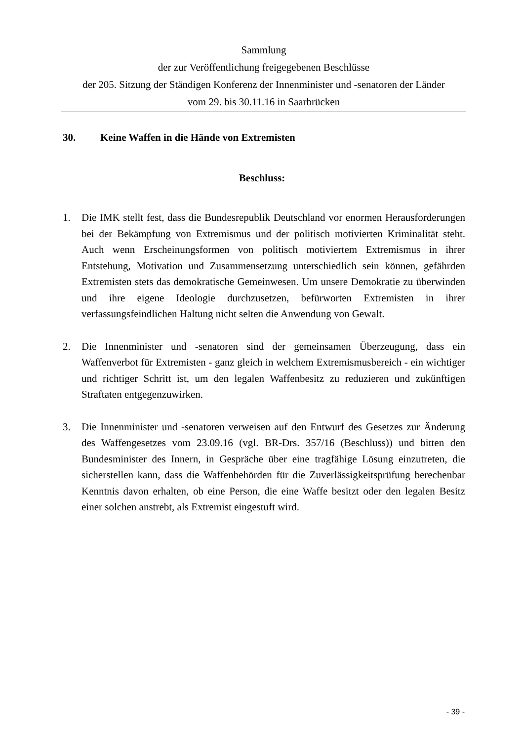Sammlung
der zur Veröffentlichung freigegebenen Beschlüsse
der 205. Sitzung der Ständigen Konferenz der Innenminister und -senatoren der Länder
vom 29. bis 30.11.16 in Saarbrücken
30. Keine Waffen in die Hände von Extremisten
Beschluss:
1. Die IMK stellt fest, dass die Bundesrepublik Deutschland vor enormen Herausforderungen bei der Bekämpfung von Extremismus und der politisch motivierten Kriminalität steht. Auch wenn Erscheinungsformen von politisch motiviertem Extremismus in ihrer Entstehung, Motivation und Zusammensetzung unterschiedlich sein können, gefährden Extremisten stets das demokratische Gemeinwesen. Um unsere Demokratie zu überwinden und ihre eigene Ideologie durchzusetzen, befürworten Extremisten in ihrer verfassungsfeindlichen Haltung nicht selten die Anwendung von Gewalt.
2. Die Innenminister und -senatoren sind der gemeinsamen Überzeugung, dass ein Waffenverbot für Extremisten - ganz gleich in welchem Extremismusbereich - ein wichtiger und richtiger Schritt ist, um den legalen Waffenbesitz zu reduzieren und zukünftigen Straftaten entgegenzuwirken.
3. Die Innenminister und -senatoren verweisen auf den Entwurf des Gesetzes zur Änderung des Waffengesetzes vom 23.09.16 (vgl. BR-Drs. 357/16 (Beschluss)) und bitten den Bundesminister des Innern, in Gespräche über eine tragfähige Lösung einzutreten, die sicherstellen kann, dass die Waffenbehörden für die Zuverlässigkeitsprüfung berechenbar Kenntnis davon erhalten, ob eine Person, die eine Waffe besitzt oder den legalen Besitz einer solchen anstrebt, als Extremist eingestuft wird.
- 39 -